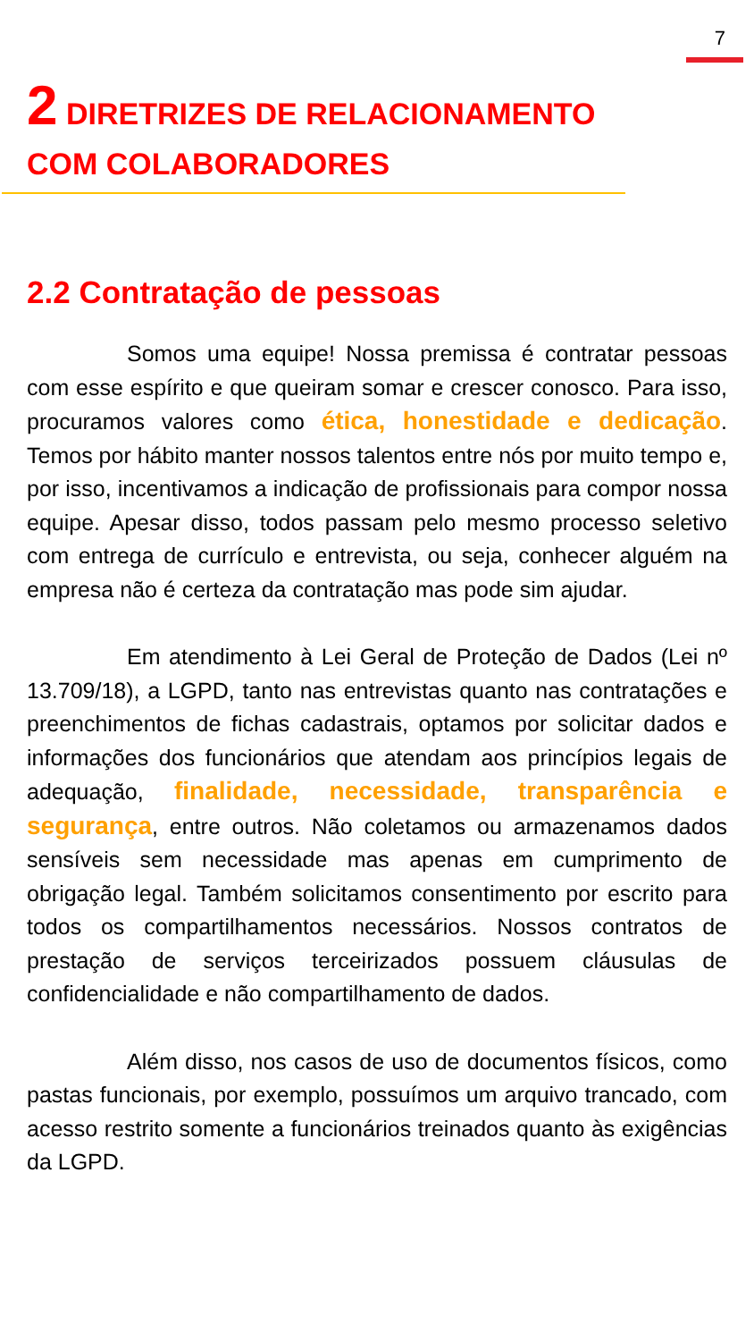7
2 DIRETRIZES DE RELACIONAMENTO COM COLABORADORES
2.2 Contratação de pessoas
Somos uma equipe! Nossa premissa é contratar pessoas com esse espírito e que queiram somar e crescer conosco. Para isso, procuramos valores como ética, honestidade e dedicação. Temos por hábito manter nossos talentos entre nós por muito tempo e, por isso, incentivamos a indicação de profissionais para compor nossa equipe. Apesar disso, todos passam pelo mesmo processo seletivo com entrega de currículo e entrevista, ou seja, conhecer alguém na empresa não é certeza da contratação mas pode sim ajudar.
Em atendimento à Lei Geral de Proteção de Dados (Lei nº 13.709/18), a LGPD, tanto nas entrevistas quanto nas contratações e preenchimentos de fichas cadastrais, optamos por solicitar dados e informações dos funcionários que atendam aos princípios legais de adequação, finalidade, necessidade, transparência e segurança, entre outros. Não coletamos ou armazenamos dados sensíveis sem necessidade mas apenas em cumprimento de obrigação legal. Também solicitamos consentimento por escrito para todos os compartilhamentos necessários. Nossos contratos de prestação de serviços terceirizados possuem cláusulas de confidencialidade e não compartilhamento de dados.
Além disso, nos casos de uso de documentos físicos, como pastas funcionais, por exemplo, possuímos um arquivo trancado, com acesso restrito somente a funcionários treinados quanto às exigências da LGPD.